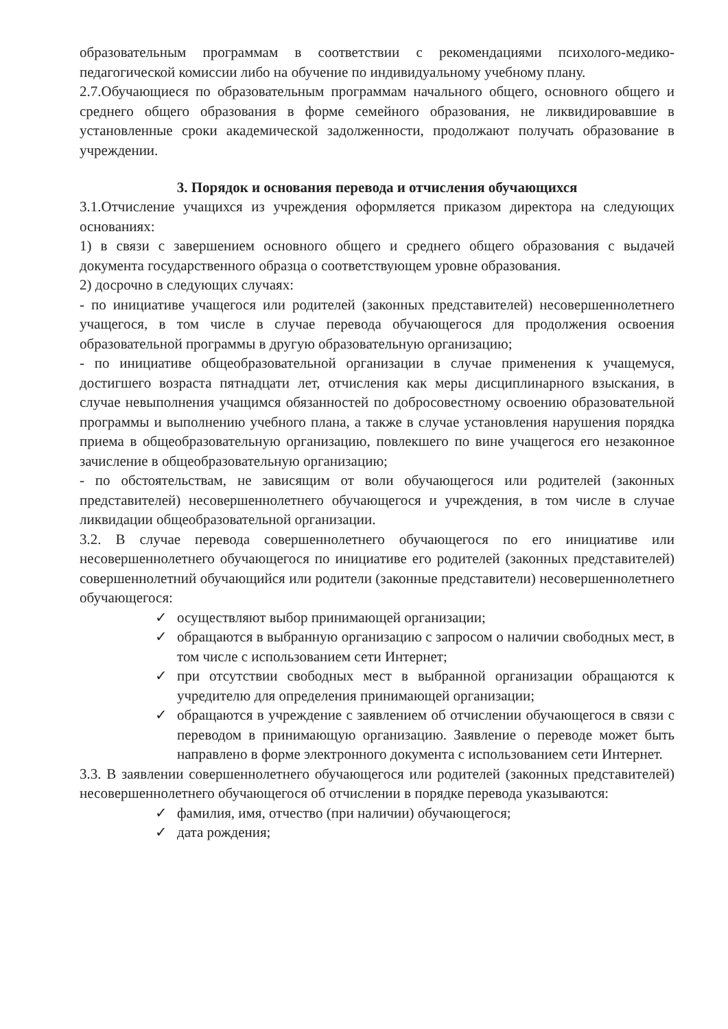образовательным программам в соответствии с рекомендациями психолого-медико-педагогической комиссии либо на обучение по индивидуальному учебному плану.
2.7.Обучающиеся по образовательным программам начального общего, основного общего и среднего общего образования в форме семейного образования, не ликвидировавшие в установленные сроки академической задолженности, продолжают получать образование в учреждении.
3. Порядок и основания перевода и отчисления обучающихся
3.1.Отчисление учащихся из учреждения оформляется приказом директора на следующих основаниях:
1) в связи с завершением основного общего и среднего общего образования с выдачей документа государственного образца о соответствующем уровне образования.
2) досрочно в следующих случаях:
- по инициативе учащегося или родителей (законных представителей) несовершеннолетнего учащегося, в том числе в случае перевода обучающегося для продолжения освоения образовательной программы в другую образовательную организацию;
- по инициативе общеобразовательной организации в случае применения к учащемуся, достигшего возраста пятнадцати лет, отчисления как меры дисциплинарного взыскания, в случае невыполнения учащимся обязанностей по добросовестному освоению образовательной программы и выполнению учебного плана, а также в случае установления нарушения порядка приема в общеобразовательную организацию, повлекшего по вине учащегося его незаконное зачисление в общеобразовательную организацию;
- по обстоятельствам, не зависящим от воли обучающегося или родителей (законных представителей) несовершеннолетнего обучающегося и учреждения, в том числе в случае ликвидации общеобразовательной организации.
3.2. В случае перевода совершеннолетнего обучающегося по его инициативе или несовершеннолетнего обучающегося по инициативе его родителей (законных представителей) совершеннолетний обучающийся или родители (законные представители) несовершеннолетнего обучающегося:
✓ осуществляют выбор принимающей организации;
✓ обращаются в выбранную организацию с запросом о наличии свободных мест, в том числе с использованием сети Интернет;
✓ при отсутствии свободных мест в выбранной организации обращаются к учредителю для определения принимающей организации;
✓ обращаются в учреждение с заявлением об отчислении обучающегося в связи с переводом в принимающую организацию. Заявление о переводе может быть направлено в форме электронного документа с использованием сети Интернет.
3.3. В заявлении совершеннолетнего обучающегося или родителей (законных представителей) несовершеннолетнего обучающегося об отчислении в порядке перевода указываются:
✓ фамилия, имя, отчество (при наличии) обучающегося;
✓ дата рождения;